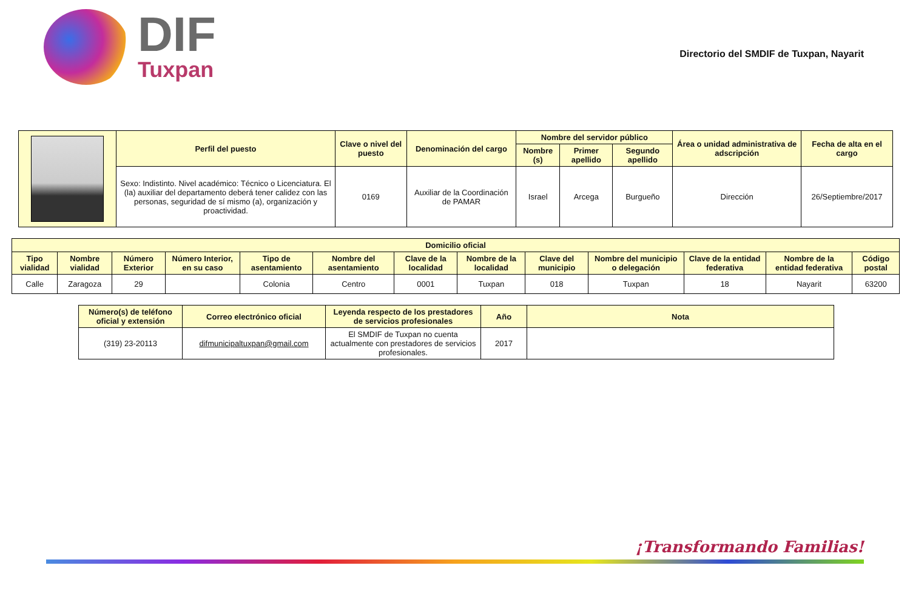DIF
Tuxpan
Directorio del SMDIF de Tuxpan, Nayarit
| | Perfil del puesto | Clave o nivel del puesto | Denominación del cargo | Nombre del servidor público | | | Área o unidad administrativa de adscripción | Fecha de alta en el cargo |
| --- | --- | --- | --- | --- | --- | --- | --- | --- |
| | | | | Nombre (s) | Primer apellido | Segundo apellido | | |
| | Sexo: Indistinto. Nivel académico: Técnico o Licenciatura. El (la) auxiliar del departamento deberá tener calidez con las personas, seguridad de sí mismo (a), organización y proactividad. | 0169 | Auxiliar de la Coordinación de PAMAR | Israel | Arcega | Burgueño | Dirección | 26/Septiembre/2017 |
| Domicilio oficial | | | | | | | | | | | | |
| --- | --- | --- | --- | --- | --- | --- | --- | --- | --- | --- | --- | --- |
| Tipo vialidad | Nombre vialidad | Número Exterior | Número Interior, en su caso | Tipo de asentamiento | Nombre del asentamiento | Clave de la localidad | Nombre de la localidad | Clave del municipio | Nombre del municipio o delegación | Clave de la entidad federativa | Nombre de la entidad federativa | Código postal |
| Calle | Zaragoza | 29 | | Colonia | Centro | 0001 | Tuxpan | 018 | Tuxpan | 18 | Nayarit | 63200 |
| Número(s) de teléfono oficial y extensión | Correo electrónico oficial | Leyenda respecto de los prestadores de servicios profesionales | Año | Nota |
| --- | --- | --- | --- | --- |
| (319) 23-20113 | difmunicipaltuxpan@gmail.com | El SMDIF de Tuxpan no cuenta actualmente con prestadores de servicios profesionales. | 2017 | |
¡Transformando Familias!